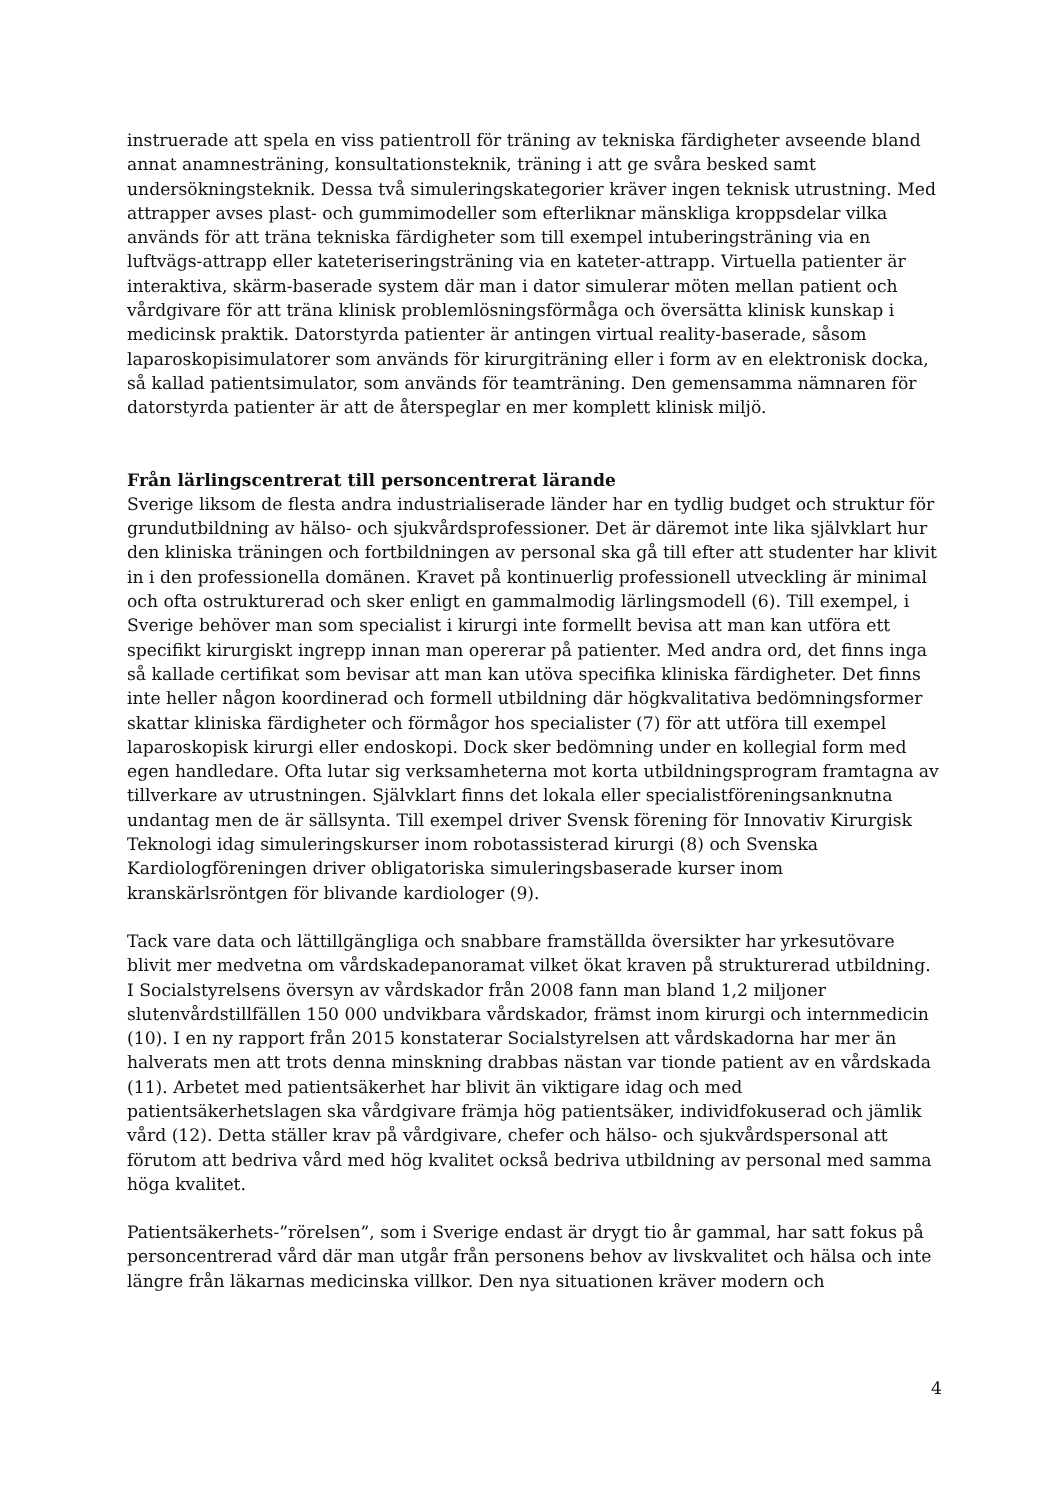instruerade att spela en viss patientroll för träning av tekniska färdigheter avseende bland annat anamnesträning, konsultationsteknik, träning i att ge svåra besked samt undersökningsteknik. Dessa två simuleringskategorier kräver ingen teknisk utrustning. Med attrapper avses plast- och gummimodeller som efterliknar mänskliga kroppsdelar vilka används för att träna tekniska färdigheter som till exempel intuberingsträning via en luftvägs-attrapp eller kateteriseringsträning via en kateter-attrapp. Virtuella patienter är interaktiva, skärm-baserade system där man i dator simulerar möten mellan patient och vårdgivare för att träna klinisk problemlösningsförmåga och översätta klinisk kunskap i medicinsk praktik. Datorstyrda patienter är antingen virtual reality-baserade, såsom laparoskopisimulatorer som används för kirurgiträning eller i form av en elektronisk docka, så kallad patientsimulator, som används för teamträning. Den gemensamma nämnaren för datorstyrda patienter är att de återspeglar en mer komplett klinisk miljö.
Från lärlingscentrerat till personcentrerat lärande
Sverige liksom de flesta andra industrialiserade länder har en tydlig budget och struktur för grundutbildning av hälso- och sjukvårdsprofessioner. Det är däremot inte lika självklart hur den kliniska träningen och fortbildningen av personal ska gå till efter att studenter har klivit in i den professionella domänen. Kravet på kontinuerlig professionell utveckling är minimal och ofta ostrukturerad och sker enligt en gammalmodig lärlingsmodell (6). Till exempel, i Sverige behöver man som specialist i kirurgi inte formellt bevisa att man kan utföra ett specifikt kirurgiskt ingrepp innan man opererar på patienter. Med andra ord, det finns inga så kallade certifikat som bevisar att man kan utöva specifika kliniska färdigheter. Det finns inte heller någon koordinerad och formell utbildning där högkvalitativa bedömningsformer skattar kliniska färdigheter och förmågor hos specialister (7) för att utföra till exempel laparoskopisk kirurgi eller endoskopi. Dock sker bedömning under en kollegial form med egen handledare. Ofta lutar sig verksamheterna mot korta utbildningsprogram framtagna av tillverkare av utrustningen. Självklart finns det lokala eller specialistföreningsanknutna undantag men de är sällsynta. Till exempel driver Svensk förening för Innovativ Kirurgisk Teknologi idag simuleringskurser inom robotassisterad kirurgi (8) och Svenska Kardiologföreningen driver obligatoriska simuleringsbaserade kurser inom kranskärlsröntgen för blivande kardiologer (9).
Tack vare data och lättillgängliga och snabbare framställda översikter har yrkesutövare blivit mer medvetna om vårdskadepanoramat vilket ökat kraven på strukturerad utbildning. I Socialstyrelsens översyn av vårdskador från 2008 fann man bland 1,2 miljoner slutenvårdstillfällen 150 000 undvikbara vårdskador, främst inom kirurgi och internmedicin (10). I en ny rapport från 2015 konstaterar Socialstyrelsen att vårdskadorna har mer än halverats men att trots denna minskning drabbas nästan var tionde patient av en vårdskada (11). Arbetet med patientsäkerhet har blivit än viktigare idag och med patientsäkerhetslagen ska vårdgivare främja hög patientsäker, individfokuserad och jämlik vård (12). Detta ställer krav på vårdgivare, chefer och hälso- och sjukvårdspersonal att förutom att bedriva vård med hög kvalitet också bedriva utbildning av personal med samma höga kvalitet.
Patientsäkerhets-”rörelsen”, som i Sverige endast är drygt tio år gammal, har satt fokus på personcentrerad vård där man utgår från personens behov av livskvalitet och hälsa och inte längre från läkarnas medicinska villkor. Den nya situationen kräver modern och
4